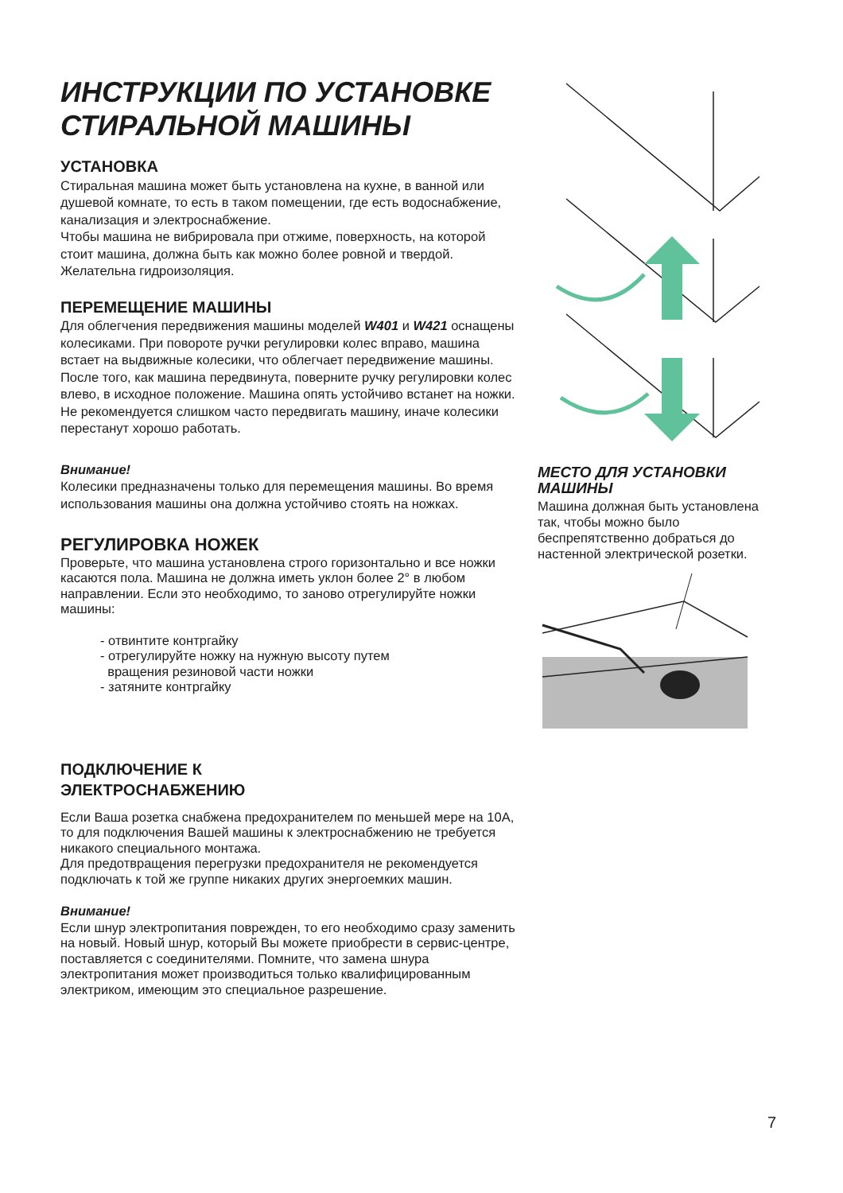ИНСТРУКЦИИ ПО УСТАНОВКЕ СТИРАЛЬНОЙ МАШИНЫ
УСТАНОВКА
Стиральная машина может быть установлена на кухне, в ванной или душевой комнате, то есть в таком помещении, где есть водоснабжение, канализация и электроснабжение.
Чтобы машина не вибрировала при отжиме, поверхность, на которой стоит машина, должна быть как можно более ровной и твердой. Желательна гидроизоляция.
ПЕРЕМЕЩЕНИЕ МАШИНЫ
Для облегчения передвижения машины моделей W401 и W421 оснащены колесиками. При повороте ручки регулировки колес вправо, машина встает на выдвижные колесики, что облегчает передвижение машины. После того, как машина передвинута, поверните ручку регулировки колес влево, в исходное положение. Машина опять устойчиво встанет на ножки.
Не рекомендуется слишком часто передвигать машину, иначе колесики перестанут хорошо работать.
Внимание!
Колесики предназначены только для перемещения машины. Во время использования машины она должна устойчиво стоять на ножках.
РЕГУЛИРОВКА НОЖЕК
Проверьте, что машина установлена строго горизонтально и все ножки касаются пола. Машина не должна иметь уклон более 2° в любом направлении. Если это необходимо, то заново отрегулируйте ножки машины:
- отвинтите контргайку
- отрегулируйте ножку на нужную высоту путем
вращения резиновой части ножки
- затяните контргайку
ПОДКЛЮЧЕНИЕ К
ЭЛЕКТРОСНАБЖЕНИЮ
Если Ваша розетка снабжена предохранителем по меньшей мере на 10А, то для подключения Вашей машины к электроснабжению не требуется никакого специального монтажа.
Для предотвращения перегрузки предохранителя не рекомендуется подключать к той же группе никаких других энергоемких машин.
Внимание!
Если шнур электропитания поврежден, то его необходимо сразу заменить на новый. Новый шнур, который Вы можете приобрести в сервис-центре, поставляется с соединителями. Помните, что замена шнура электропитания может производиться только квалифицированным электриком, имеющим это специальное разрешение.
МЕСТО ДЛЯ УСТАНОВКИ МАШИНЫ
Машина должная быть установлена так, чтобы можно было беспрепятственно добраться до настенной электрической розетки.
7